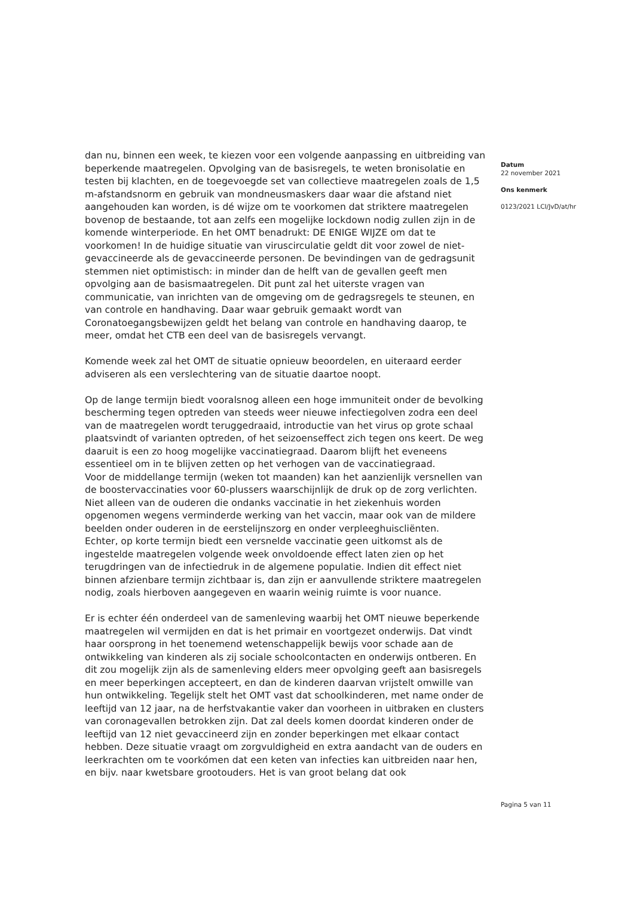dan nu, binnen een week, te kiezen voor een volgende aanpassing en uitbreiding van beperkende maatregelen. Opvolging van de basisregels, te weten bronisolatie en testen bij klachten, en de toegevoegde set van collectieve maatregelen zoals de 1,5 m-afstandsnorm en gebruik van mondneusmaskers daar waar die afstand niet aangehouden kan worden, is dé wijze om te voorkomen dat striktere maatregelen bovenop de bestaande, tot aan zelfs een mogelijke lockdown nodig zullen zijn in de komende winterperiode. En het OMT benadrukt: DE ENIGE WIJZE om dat te voorkomen! In de huidige situatie van viruscirculatie geldt dit voor zowel de niet-gevaccineerde als de gevaccineerde personen. De bevindingen van de gedragsunit stemmen niet optimistisch: in minder dan de helft van de gevallen geeft men opvolging aan de basismaatregelen. Dit punt zal het uiterste vragen van communicatie, van inrichten van de omgeving om de gedragsregels te steunen, en van controle en handhaving. Daar waar gebruik gemaakt wordt van Coronatoegangsbewijzen geldt het belang van controle en handhaving daarop, te meer, omdat het CTB een deel van de basisregels vervangt.
Komende week zal het OMT de situatie opnieuw beoordelen, en uiteraard eerder adviseren als een verslechtering van de situatie daartoe noopt.
Op de lange termijn biedt vooralsnog alleen een hoge immuniteit onder de bevolking bescherming tegen optreden van steeds weer nieuwe infectiegolven zodra een deel van de maatregelen wordt teruggedraaid, introductie van het virus op grote schaal plaatsvindt of varianten optreden, of het seizoenseffect zich tegen ons keert. De weg daaruit is een zo hoog mogelijke vaccinatiegraad. Daarom blijft het eveneens essentieel om in te blijven zetten op het verhogen van de vaccinatiegraad.
Voor de middellange termijn (weken tot maanden) kan het aanzienlijk versnellen van de boostervaccinaties voor 60-plussers waarschijnlijk de druk op de zorg verlichten. Niet alleen van de ouderen die ondanks vaccinatie in het ziekenhuis worden opgenomen wegens verminderde werking van het vaccin, maar ook van de mildere beelden onder ouderen in de eerstelijnszorg en onder verpleeghuiscliënten.
Echter, op korte termijn biedt een versnelde vaccinatie geen uitkomst als de ingestelde maatregelen volgende week onvoldoende effect laten zien op het terugdringen van de infectiedruk in de algemene populatie. Indien dit effect niet binnen afzienbare termijn zichtbaar is, dan zijn er aanvullende striktere maatregelen nodig, zoals hierboven aangegeven en waarin weinig ruimte is voor nuance.
Er is echter één onderdeel van de samenleving waarbij het OMT nieuwe beperkende maatregelen wil vermijden en dat is het primair en voortgezet onderwijs. Dat vindt haar oorsprong in het toenemend wetenschappelijk bewijs voor schade aan de ontwikkeling van kinderen als zij sociale schoolcontacten en onderwijs ontberen. En dit zou mogelijk zijn als de samenleving elders meer opvolging geeft aan basisregels en meer beperkingen accepteert, en dan de kinderen daarvan vrijstelt omwille van hun ontwikkeling. Tegelijk stelt het OMT vast dat schoolkinderen, met name onder de leeftijd van 12 jaar, na de herfstvakantie vaker dan voorheen in uitbraken en clusters van coronagevallen betrokken zijn. Dat zal deels komen doordat kinderen onder de leeftijd van 12 niet gevaccineerd zijn en zonder beperkingen met elkaar contact hebben. Deze situatie vraagt om zorgvuldigheid en extra aandacht van de ouders en leerkrachten om te voorkómen dat een keten van infecties kan uitbreiden naar hen, en bijv. naar kwetsbare grootouders. Het is van groot belang dat ook
Datum
22 november 2021
Ons kenmerk
0123/2021 LCI/JvD/at/hr
Pagina 5 van 11